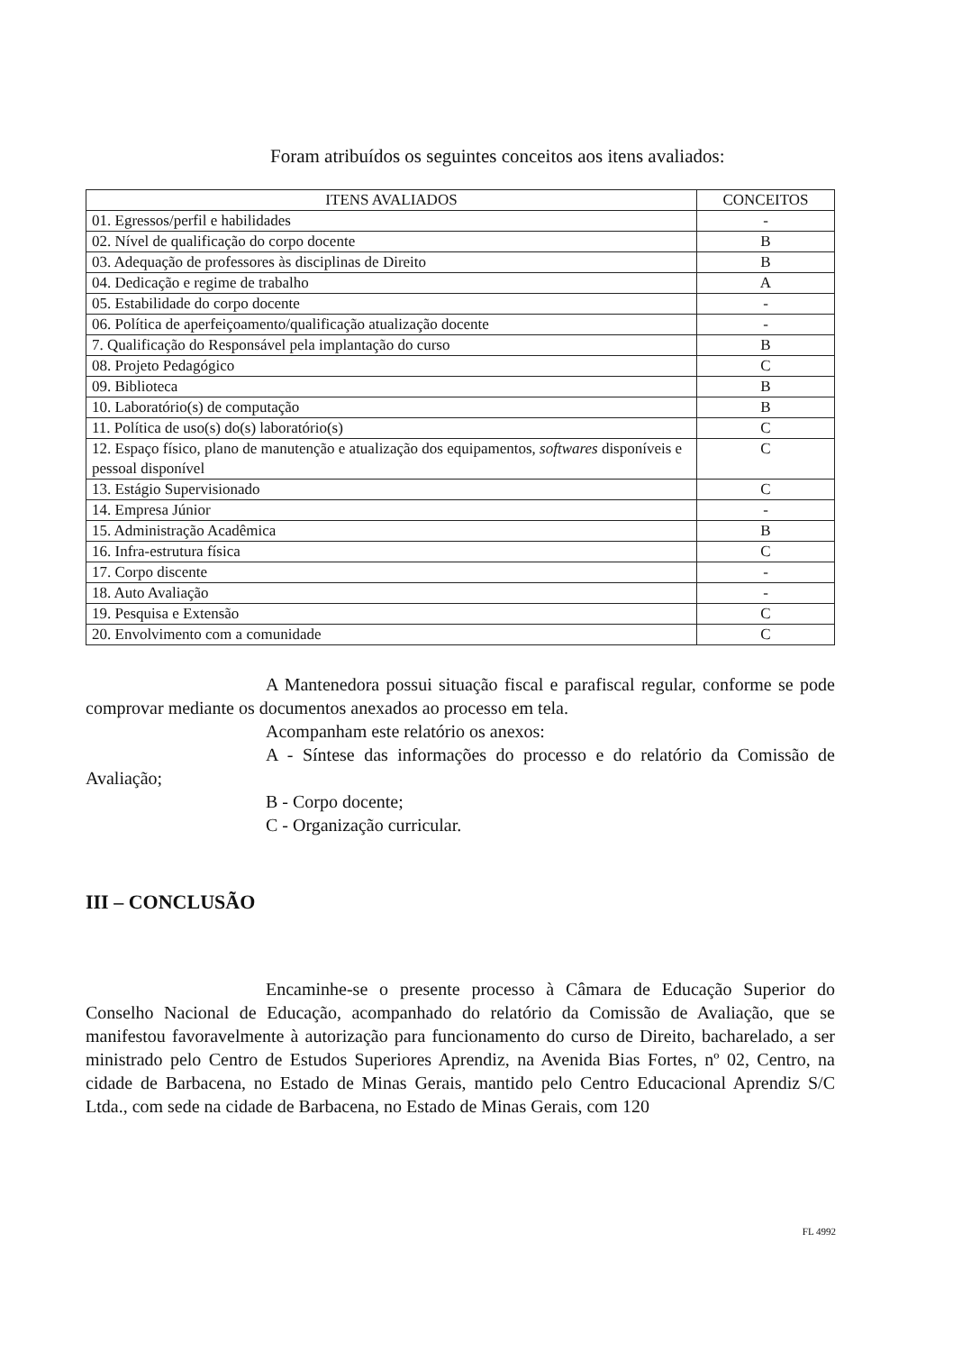Foram atribuídos os seguintes conceitos aos itens avaliados:
| ITENS AVALIADOS | CONCEITOS |
| --- | --- |
| 01. Egressos/perfil e habilidades | - |
| 02. Nível de qualificação do corpo docente | B |
| 03. Adequação de professores às disciplinas de Direito | B |
| 04. Dedicação e regime de trabalho | A |
| 05. Estabilidade do corpo docente | - |
| 06. Política de aperfeiçoamento/qualificação atualização docente | - |
| 7. Qualificação do Responsável pela implantação do curso | B |
| 08. Projeto Pedagógico | C |
| 09. Biblioteca | B |
| 10. Laboratório(s) de computação | B |
| 11. Política de uso(s) do(s) laboratório(s) | C |
| 12. Espaço físico, plano de manutenção e atualização dos equipamentos, softwares disponíveis e pessoal disponível | C |
| 13. Estágio Supervisionado | C |
| 14. Empresa Júnior | - |
| 15. Administração Acadêmica | B |
| 16. Infra-estrutura física | C |
| 17. Corpo discente | - |
| 18. Auto Avaliação | - |
| 19. Pesquisa e Extensão | C |
| 20. Envolvimento com a comunidade | C |
A Mantenedora possui situação fiscal e parafiscal regular, conforme se pode comprovar mediante os documentos anexados ao processo em tela.
Acompanham este relatório os anexos:
A - Síntese das informações do processo e do relatório da Comissão de Avaliação;
B - Corpo docente;
C - Organização curricular.
III – CONCLUSÃO
Encaminhe-se o presente processo à Câmara de Educação Superior do Conselho Nacional de Educação, acompanhado do relatório da Comissão de Avaliação, que se manifestou favoravelmente à autorização para funcionamento do curso de Direito, bacharelado, a ser ministrado pelo Centro de Estudos Superiores Aprendiz, na Avenida Bias Fortes, nº 02, Centro, na cidade de Barbacena, no Estado de Minas Gerais, mantido pelo Centro Educacional Aprendiz S/C Ltda., com sede na cidade de Barbacena, no Estado de Minas Gerais, com 120
FL 4992